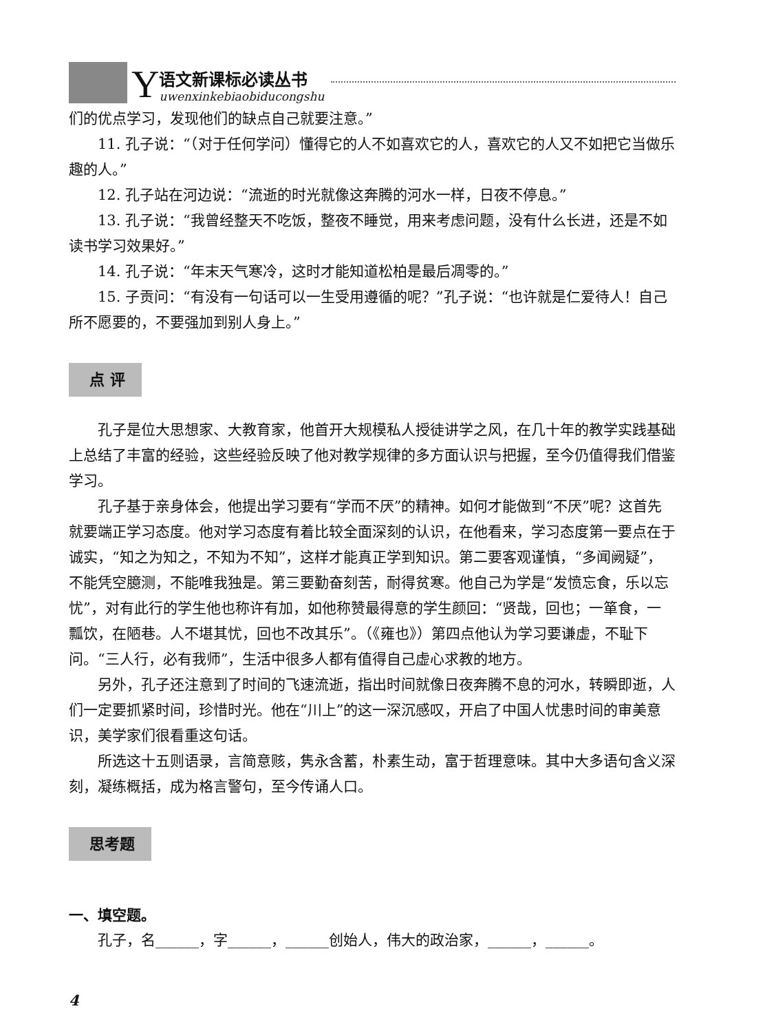Y
语文新课标必读丛书
uwenxinkebiaobiducongshu
们的优点学习，发现他们的缺点自己就要注意。”
11. 孔子说：“（对于任何学问）懂得它的人不如喜欢它的人，喜欢它的人又不如把它当做乐趣的人。”
12. 孔子站在河边说：“流逝的时光就像这奔腾的河水一样，日夜不停息。”
13. 孔子说：“我曾经整天不吃饭，整夜不睡觉，用来考虑问题，没有什么长进，还是不如读书学习效果好。”
14. 孔子说：“年末天气寒冷，这时才能知道松柏是最后凋零的。”
15. 子贡问：“有没有一句话可以一生受用遵循的呢？”孔子说：“也许就是仁爱待人！自己所不愿要的，不要强加到别人身上。”
点 评
孔子是位大思想家、大教育家，他首开大规模私人授徒讲学之风，在几十年的教学实践基础上总结了丰富的经验，这些经验反映了他对教学规律的多方面认识与把握，至今仍值得我们借鉴学习。
孔子基于亲身体会，他提出学习要有“学而不厌”的精神。如何才能做到“不厌”呢？这首先就要端正学习态度。他对学习态度有着比较全面深刻的认识，在他看来，学习态度第一要点在于诚实，“知之为知之，不知为不知”，这样才能真正学到知识。第二要客观谨慎，“多闻阙疑”，不能凭空臆测，不能唯我独是。第三要勤奋刻苦，耐得贫寒。他自己为学是“发愤忘食，乐以忘忧”，对有此行的学生他也称许有加，如他称赞最得意的学生颜回：“贤哉，回也；一箪食，一瓢饮，在陋巷。人不堪其忧，回也不改其乐”。（《雍也》）第四点他认为学习要谦虚，不耻下问。“三人行，必有我师”，生活中很多人都有值得自己虚心求教的地方。
另外，孔子还注意到了时间的飞速流逝，指出时间就像日夜奔腾不息的河水，转瞬即逝，人们一定要抓紧时间，珍惜时光。他在“川上”的这一深沉感叹，开启了中国人忧患时间的审美意识，美学家们很看重这句话。
所选这十五则语录，言简意赅，隽永含蓄，朴素生动，富于哲理意味。其中大多语句含义深刻，凝练概括，成为格言警句，至今传诵人口。
思考题
一、填空题。
孔子，名______，字______，______创始人，伟大的政治家，______，______。
4